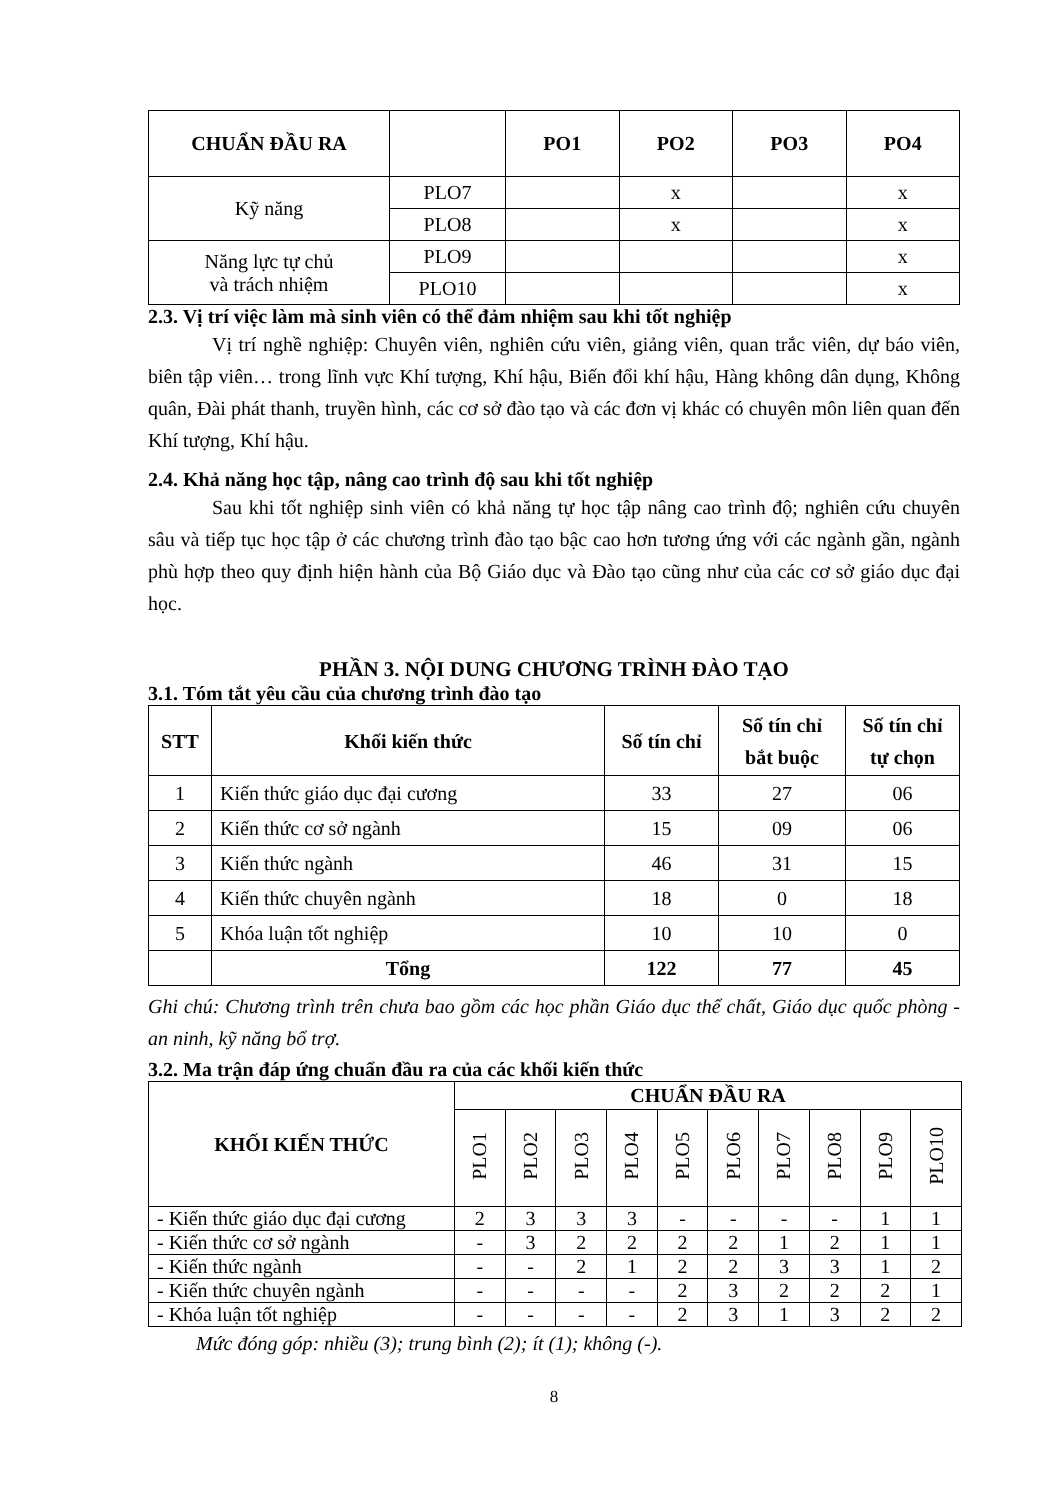| CHUẨN ĐẦU RA | | PO1 | PO2 | PO3 | PO4 |
| --- | --- | --- | --- | --- | --- |
| Kỹ năng | PLO7 | | x | | x |
| | PLO8 | | x | | x |
| Năng lực tự chủ và trách nhiệm | PLO9 | | | | x |
| | PLO10 | | | | x |
2.3. Vị trí việc làm mà sinh viên có thể đảm nhiệm sau khi tốt nghiệp
Vị trí nghề nghiệp: Chuyên viên, nghiên cứu viên, giảng viên, quan trắc viên, dự báo viên, biên tập viên… trong lĩnh vực Khí tượng, Khí hậu, Biến đổi khí hậu, Hàng không dân dụng, Không quân, Đài phát thanh, truyền hình, các cơ sở đào tạo và các đơn vị khác có chuyên môn liên quan đến Khí tượng, Khí hậu.
2.4. Khả năng học tập, nâng cao trình độ sau khi tốt nghiệp
Sau khi tốt nghiệp sinh viên có khả năng tự học tập nâng cao trình độ; nghiên cứu chuyên sâu và tiếp tục học tập ở các chương trình đào tạo bậc cao hơn tương ứng với các ngành gần, ngành phù hợp theo quy định hiện hành của Bộ Giáo dục và Đào tạo cũng như của các cơ sở giáo dục đại học.
PHẦN 3. NỘI DUNG CHƯƠNG TRÌNH ĐÀO TẠO
3.1. Tóm tắt yêu cầu của chương trình đào tạo
| STT | Khối kiến thức | Số tín chỉ | Số tín chỉ bắt buộc | Số tín chỉ tự chọn |
| --- | --- | --- | --- | --- |
| 1 | Kiến thức giáo dục đại cương | 33 | 27 | 06 |
| 2 | Kiến thức cơ sở ngành | 15 | 09 | 06 |
| 3 | Kiến thức ngành | 46 | 31 | 15 |
| 4 | Kiến thức chuyên ngành | 18 | 0 | 18 |
| 5 | Khóa luận tốt nghiệp | 10 | 10 | 0 |
| | Tổng | 122 | 77 | 45 |
Ghi chú: Chương trình trên chưa bao gồm các học phần Giáo dục thể chất, Giáo dục quốc phòng - an ninh, kỹ năng bổ trợ.
3.2. Ma trận đáp ứng chuẩn đầu ra của các khối kiến thức
| KHỐI KIẾN THỨC | CHUẨN ĐẦU RA | | | | | | | | | |
| --- | --- | --- | --- | --- | --- | --- | --- | --- | --- | --- |
| | PLO1 | PLO2 | PLO3 | PLO4 | PLO5 | PLO6 | PLO7 | PLO8 | PLO9 | PLO10 |
| - Kiến thức giáo dục đại cương | 2 | 3 | 3 | 3 | - | - | - | - | 1 | 1 |
| - Kiến thức cơ sở ngành | - | 3 | 2 | 2 | 2 | 2 | 1 | 2 | 1 | 1 |
| - Kiến thức ngành | - | - | 2 | 1 | 2 | 2 | 3 | 3 | 1 | 2 |
| - Kiến thức chuyên ngành | - | - | - | - | 2 | 3 | 2 | 2 | 2 | 1 |
| - Khóa luận tốt nghiệp | - | - | - | - | 2 | 3 | 1 | 3 | 2 | 2 |
Mức đóng góp: nhiều (3); trung bình (2); ít (1); không (-).
8